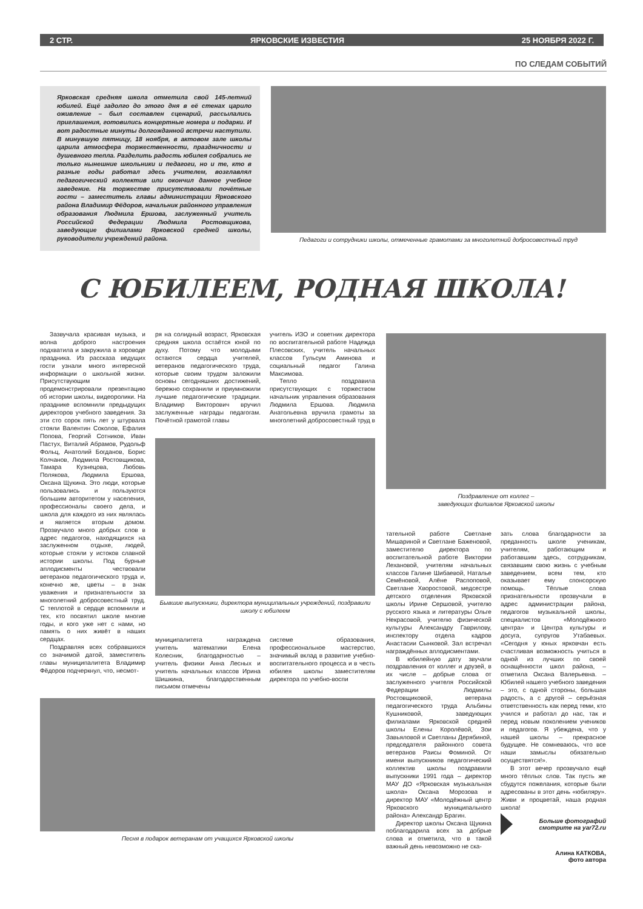2 СТР. ЯРКОВСКИЕ ИЗВЕСТИЯ 25 НОЯБРЯ 2022 Г.
ПО СЛЕДАМ СОБЫТИЙ
Ярковская средняя школа отметила свой 145-летний юбилей. Ещё задолго до этого дня в её стенах царило оживление – был составлен сценарий, рассылались приглашения, готовились концертные номера и подарки. И вот радостные минуты долгожданной встречи наступили. В минувшую пятницу, 18 ноября, в актовом зале школы царила атмосфера торжественности, праздничности и душевного тепла. Разделить радость юбилея собрались не только нынешние школьники и педагоги, но и те, кто в разные годы работал здесь учителем, возглавлял педагогический коллектив или окончил данное учебное заведение. На торжестве присутствовали почётные гости – заместитель главы администрации Ярковского района Владимир Фёдоров, начальник районного управления образования Людмила Ершова, заслуженный учитель Российской Федерации Людмила Ростовщикова, заведующие филиалами Ярковской средней школы, руководители учреждений района.
Педагоги и сотрудники школы, отмеченные грамотами за многолетний добросовестный труд
С ЮБИЛЕЕМ, РОДНАЯ ШКОЛА!
Зазвучала красивая музыка, и волна доброго настроения подхватила и закружила в хороводе праздника. Из рассказа ведущих гости узнали много интересной информации о школьной жизни. Присутствующим продемонстрировали презентацию об истории школы, видеоролики. На празднике вспомнили предыдущих директоров учебного заведения. За эти сто сорок пять лет у штурвала стояли Валентин Соколов, Ефалия Попова, Георгий Сотников, Иван Пастух, Виталий Абрамов, Рудольф Фольц, Анатолий Богданов, Борис Колчанов, Людмила Ростовщикова, Тамара Кузнецова, Любовь Полякова, Людмила Ершова, Оксана Щукина. Это люди, которые пользовались и пользуются большим авторитетом у населения, профессионалы своего дела, и школа для каждого из них являлась и является вторым домом. Прозвучало много добрых слов в адрес педагогов, находящихся на заслуженном отдыхе, людей, которые стояли у истоков славной истории школы. Под бурные аплодисменты чествовали ветеранов педагогического труда и, конечно же, цветы – в знак уважения и признательности за многолетний добросовестный труд. С теплотой в сердце вспомнили и тех, кто посвятил школе многие годы, и кого уже нет с нами, но память о них живёт в наших сердцах.
Поздравляя всех собравшихся со значимой датой, заместитель главы муниципалитета Владимир Фёдоров подчеркнул, что, несмот-
ря на солидный возраст, Ярковская средняя школа остаётся юной по духу. Потому что молодыми остаются сердца учителей, ветеранов педагогического труда, которые своим трудом заложили основы сегодняшних достижений, бережно сохранили и приумножили лучшие педагогические традиции. Владимир Викторович вручил заслуженные награды педагогам. Почётной грамотой главы
учитель ИЗО и советник директора по воспитательной работе Надежда Плесовских, учитель начальных классов Гульсум Аминова и социальный педагог Галина Максимова.
Тепло поздравила присутствующих с торжеством начальник управления образования Людмила Ершова. Людмила Анатольевна вручила грамоты за многолетний добросовестный труд в
Бывшие выпускники, директора муниципальных учреждений, поздравили школу с юбилеем
муниципалитета награждена учитель математики Елена Колесник, благодарностью – учитель физики Анна Лесных и учитель начальных классов Ирина Шишкина, благодарственным письмом отмечены
системе образования, профессиональное мастерство, значимый вклад в развитие учебно-воспитательного процесса и в честь юбилея школы заместителям директора по учебно-воспи
Поздравление от коллег –
заведующих филиалов Ярковской школы
Песня в подарок ветеранам от учащихся Ярковской школы
тательной работе Светлане Мишариной и Светлане Баженовой, заместителю директора по воспитательной работе Виктории Лехановой, учителям начальных классов Галине Шибаевой, Наталье Семёновой, Алёне Распоповой, Светлане Хворостовой, медсестре детского отделения Ярковской школы Ирине Сершовой, учителю русского языка и литературы Ольге Некрасовой, учителю физической культуры Александру Гаврилову, инспектору отдела кадров Анастасии Сынковой. Зал встречал награждённых аплодисментами.
В юбилейную дату звучали поздравления от коллег и друзей, в их числе – добрые слова от заслуженного учителя Российской Федерации Людмилы Ростовщиковой, ветерана педагогического труда Альбины Кушниковой, заведующих филиалами Ярковской средней школы Елены Королёвой, Зои Завьяловой и Светланы Дерябиной, председателя районного совета ветеранов Раисы Фоминой. От имени выпускников педагогический коллектив школы поздравили выпускники 1991 года – директор МАУ ДО «Ярковская музыкальная школа» Оксана Морозова и директор МАУ «Молодёжный центр Ярковского муниципального района» Александр Брагин.
Директор школы Оксана Щукина поблагодарила всех за добрые слова и отметила, что в такой важный день невозможно не ска-
зать слова благодарности за преданность школе ученикам, учителям, работающим и работавшим здесь, сотрудникам, связавшим свою жизнь с учебным заведением, всем тем, кто оказывает ему спонсорскую помощь. Тёплые слова признательности прозвучали в адрес администрации района, педагогов музыкальной школы, специалистов «Молодёжного центра» и Центра культуры и досуга, супругов Утабаевых. «Сегодня у юных ярковчан есть счастливая возможность учиться в одной из лучших по своей оснащённости школ района, – отметила Оксана Валерьевна. – Юбилей нашего учебного заведения – это, с одной стороны, большая радость, а с другой – серьёзная ответственность как перед теми, кто учился и работал до нас, так и перед новым поколением учеников и педагогов. Я убеждена, что у нашей школы – прекрасное будущее. Не сомневаюсь, что все наши замыслы обязательно осуществятся!».
В этот вечер прозвучало ещё много тёплых слов. Так пусть же сбудутся пожелания, которые были адресованы в этот день «юбиляру». Живи и процветай, наша родная школа!
Больше фотографий смотрите на yar72.ru
Алина КАТКОВА,
фото автора